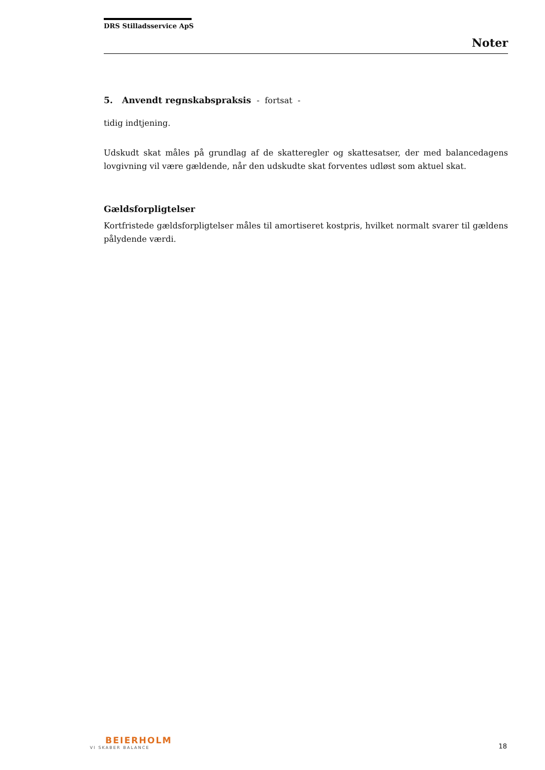DRS Stilladsservice ApS
Noter
5. Anvendt regnskabspraksis - fortsat -
tidig indtjening.
Udskudt skat måles på grundlag af de skatteregler og skattesatser, der med balancedagens lovgivning vil være gældende, når den udskudte skat forventes udløst som aktuel skat.
Gældsforpligtelser
Kortfristede gældsforpligtelser måles til amortiseret kostpris, hvilket normalt svarer til gældens pålydende værdi.
BEIERHOLM
VI SKABER BALANCE
18